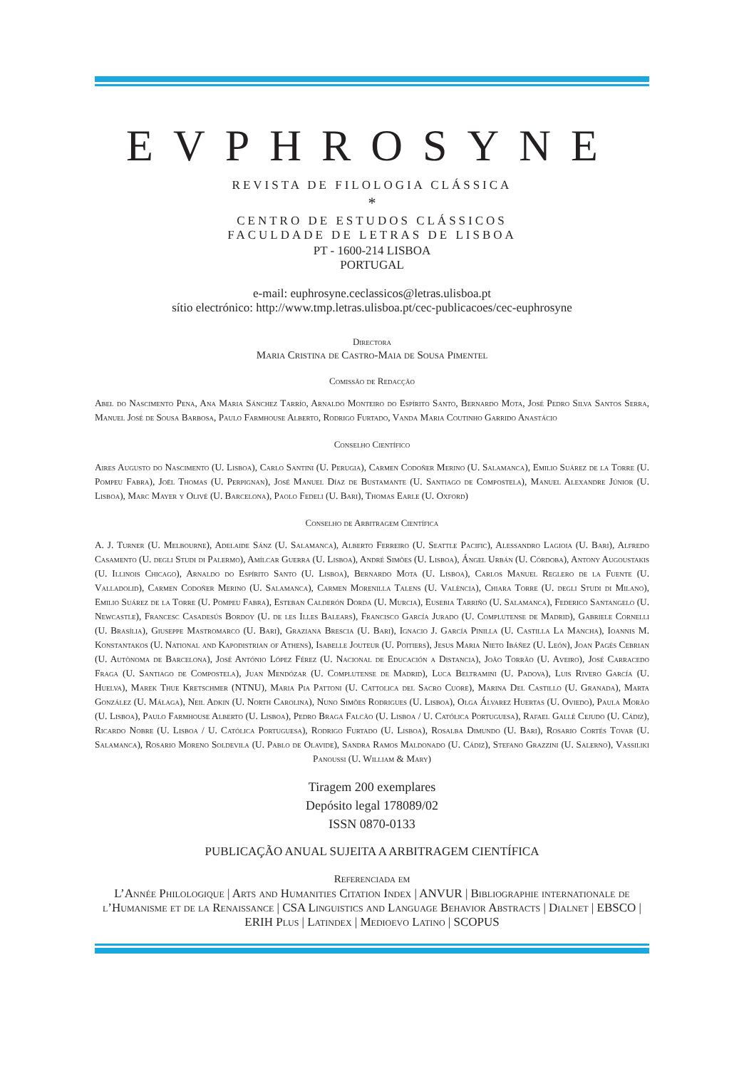EVPHROSYNE
REVISTA DE FILOLOGIA CLÁSSICA
*
CENTRO DE ESTUDOS CLÁSSICOS
FACULDADE DE LETRAS DE LISBOA
PT - 1600-214 LISBOA
PORTUGAL
e-mail: euphrosyne.ceclassicos@letras.ulisboa.pt
sítio electrónico: http://www.tmp.letras.ulisboa.pt/cec-publicacoes/cec-euphrosyne
Directora
Maria Cristina de Castro-Maia de Sousa Pimentel
Comissão de Redacção
Abel do Nascimento Pena, Ana Maria Sánchez Tarrío, Arnaldo Monteiro do Espírito Santo, Bernardo Mota, José Pedro Silva Santos Serra, Manuel José de Sousa Barbosa, Paulo Farmhouse Alberto, Rodrigo Furtado, Vanda Maria Coutinho Garrido Anastácio
Conselho Científico
Aires Augusto do Nascimento (U. Lisboa), Carlo Santini (U. Perugia), Carmen Codoñer Merino (U. Salamanca), Emilio Suárez de la Torre (U. Pompeu Fabra), Joël Thomas (U. Perpignan), José Manuel Díaz de Bustamante (U. Santiago de Compostela), Manuel Alexandre Júnior (U. Lisboa), Marc Mayer y Olivé (U. Barcelona), Paolo Fedeli (U. Bari), Thomas Earle (U. Oxford)
Conselho de Arbitragem Científica
A. J. Turner (U. Melbourne), Adelaide Sánz (U. Salamanca), Alberto Ferreiro (U. Seattle Pacific), Alessandro Lagioia (U. Bari), Alfredo Casamento (U. degli Studi di Palermo), Amílcar Guerra (U. Lisboa), André Simões (U. Lisboa), Ángel Urbán (U. Córdoba), Antony Augoustakis (U. Illinois Chicago), Arnaldo do Espírito Santo (U. Lisboa), Bernardo Mota (U. Lisboa), Carlos Manuel Reglero de la Fuente (U. Valladolid), Carmen Codoñer Merino (U. Salamanca), Carmen Morenilla Talens (U. València), Chiara Torre (U. degli Studi di Milano), Emilio Suárez de la Torre (U. Pompeu Fabra), Esteban Calderón Dorda (U. Murcia), Eusebia Tarriño (U. Salamanca), Federico Santangelo (U. Newcastle), Francesc Casadesús Bordoy (U. de les Illes Balears), Francisco García Jurado (U. Complutense de Madrid), Gabriele Cornelli (U. Brasília), Giuseppe Mastromarco (U. Bari), Graziana Brescia (U. Bari), Ignacio J. García Pinilla (U. Castilla La Mancha), Ioannis M. Konstantakos (U. National and Kapodistrian of Athens), Isabelle Jouteur (U. Poitiers), Jesus Maria Nieto Ibáñez (U. León), Joan Pagés Cebrian (U. Autònoma de Barcelona), José António López Férez (U. Nacional de Educación a Distancia), João Torrão (U. Aveiro), José Carracedo Fraga (U. Santiago de Compostela), Juan Mendózar (U. Complutense de Madrid), Luca Beltramini (U. Padova), Luis Rivero García (U. Huelva), Marek Thue Kretschmer (NTNU), Maria Pia Pattoni (U. Cattolica del Sacro Cuore), Marina Del Castillo (U. Granada), Marta González (U. Málaga), Neil Adkin (U. North Carolina), Nuno Simões Rodrigues (U. Lisboa), Olga Álvarez Huertas (U. Oviedo), Paula Morão (U. Lisboa), Paulo Farmhouse Alberto (U. Lisboa), Pedro Braga Falcão (U. Lisboa / U. Católica Portuguesa), Rafael Gallé Cejudo (U. Cádiz), Ricardo Nobre (U. Lisboa / U. Católica Portuguesa), Rodrigo Furtado (U. Lisboa), Rosalba Dimundo (U. Bari), Rosario Cortés Tovar (U. Salamanca), Rosario Moreno Soldevila (U. Pablo de Olavide), Sandra Ramos Maldonado (U. Cádiz), Stefano Grazzini (U. Salerno), Vassiliki Panoussi (U. William & Mary)
Tiragem 200 exemplares
Depósito legal 178089/02
ISSN 0870-0133
PUBLICAÇÃO ANUAL SUJEITA A ARBITRAGEM CIENTÍFICA
Referenciada em
L’Année Philologique | Arts and Humanities Citation Index | ANVUR | Bibliographie internationale de l’Humanisme et de la Renaissance | CSA Linguistics and Language Behavior Abstracts | Dialnet | EBSCO | ERIH Plus | Latindex | Medioevo Latino | SCOPUS